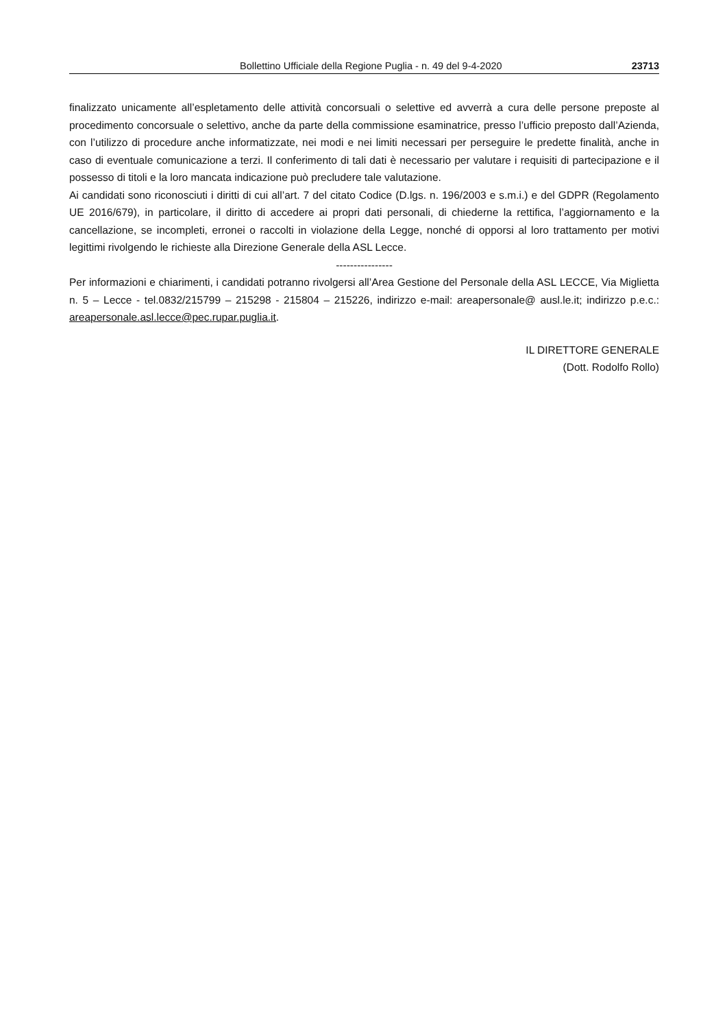Bollettino Ufficiale della Regione Puglia - n. 49 del 9-4-2020 23713
finalizzato unicamente all’espletamento delle attività concorsuali o selettive ed avverrà a cura delle persone preposte al procedimento concorsuale o selettivo, anche da parte della commissione esaminatrice, presso l’ufficio preposto dall’Azienda, con l’utilizzo di procedure anche informatizzate, nei modi e nei limiti necessari per perseguire le predette finalità, anche in caso di eventuale comunicazione a terzi. Il conferimento di tali dati è necessario per valutare i requisiti di partecipazione e il possesso di titoli e la loro mancata indicazione può precludere tale valutazione.
Ai candidati sono riconosciuti i diritti di cui all’art. 7 del citato Codice (D.lgs. n. 196/2003 e s.m.i.) e del GDPR (Regolamento UE 2016/679), in particolare, il diritto di accedere ai propri dati personali, di chiederne la rettifica, l’aggiornamento e la cancellazione, se incompleti, erronei o raccolti in violazione della Legge, nonché di opporsi al loro trattamento per motivi legittimi rivolgendo le richieste alla Direzione Generale della ASL Lecce.
----------------
Per informazioni e chiarimenti, i candidati potranno rivolgersi all’Area Gestione del Personale della ASL LECCE, Via Miglietta n. 5 – Lecce - tel.0832/215799 – 215298 - 215804 – 215226, indirizzo e-mail: areapersonale@ ausl.le.it; indirizzo p.e.c.: areapersonale.asl.lecce@pec.rupar.puglia.it.
IL DIRETTORE GENERALE
(Dott. Rodolfo Rollo)